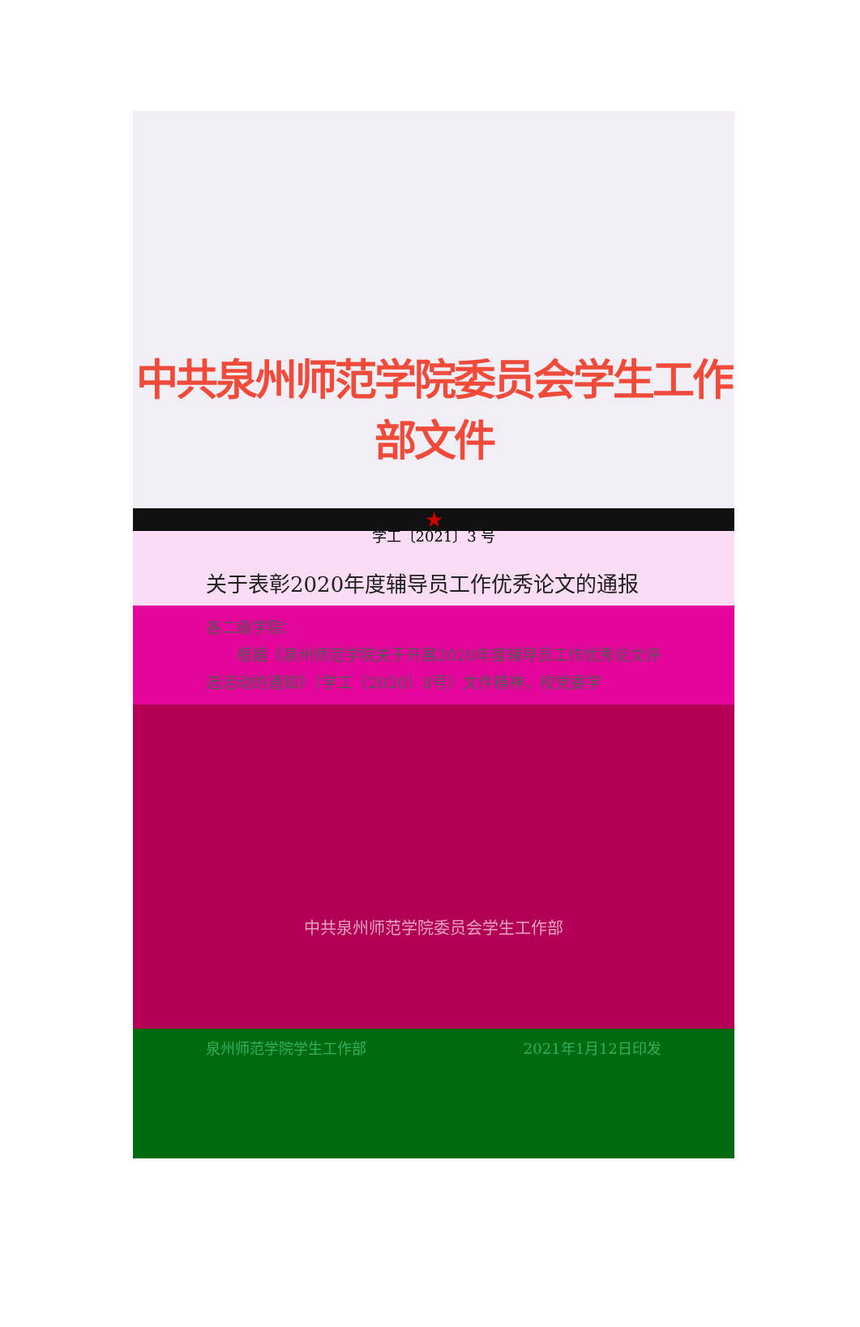中共泉州师范学院委员会学生工作部文件
学工〔2021〕3 号
★
关于表彰2020年度辅导员工作优秀论文的通报
各二级学院：
根据《泉州师范学院关于开展2020年度辅导员工作优秀论文评选活动的通知》（学工〔2020〕8号）文件精神，校党委学
中共泉州师范学院委员会学生工作部
泉州师范学院学生工作部 2021年1月12日印发